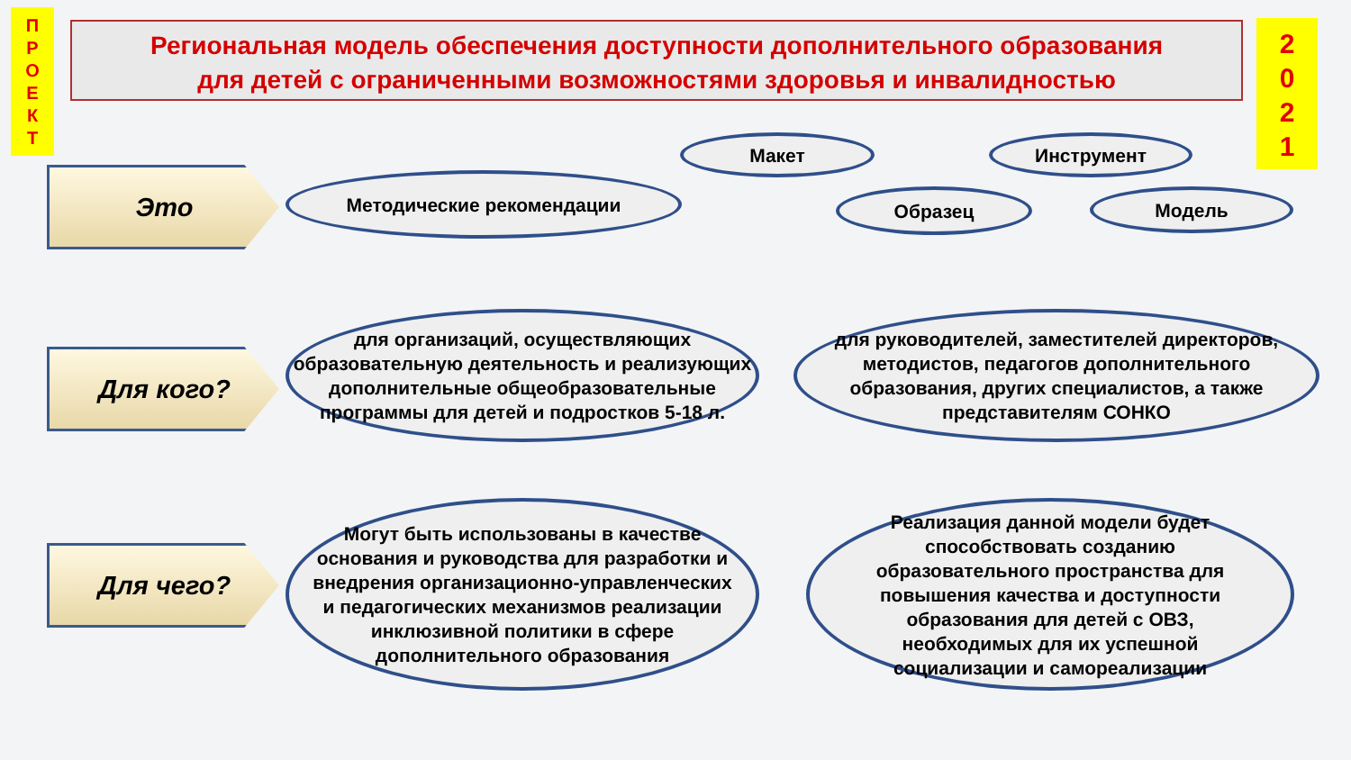П
Р
О
Е
К
Т
Региональная модель обеспечения доступности дополнительного образования
для детей с ограниченными возможностями здоровья и инвалидностью
2
0
2
1
Макет Инструмент
Это Методические рекомендации
Образец Модель
Для кого?
для организаций, осуществляющих образовательную деятельность и реализующих дополнительные общеобразовательные программы для детей и подростков 5-18 л.
для руководителей, заместителей директоров, методистов, педагогов дополнительного образования, других специалистов, а также представителям СОНКО
Для чего?
Могут быть использованы в качестве основания и руководства для разработки и внедрения организационно-управленческих и педагогических механизмов реализации инклюзивной политики в сфере дополнительного образования
Реализация данной модели будет способствовать созданию образовательного пространства для повышения качества и доступности образования для детей с ОВЗ, необходимых для их успешной социализации и самореализации